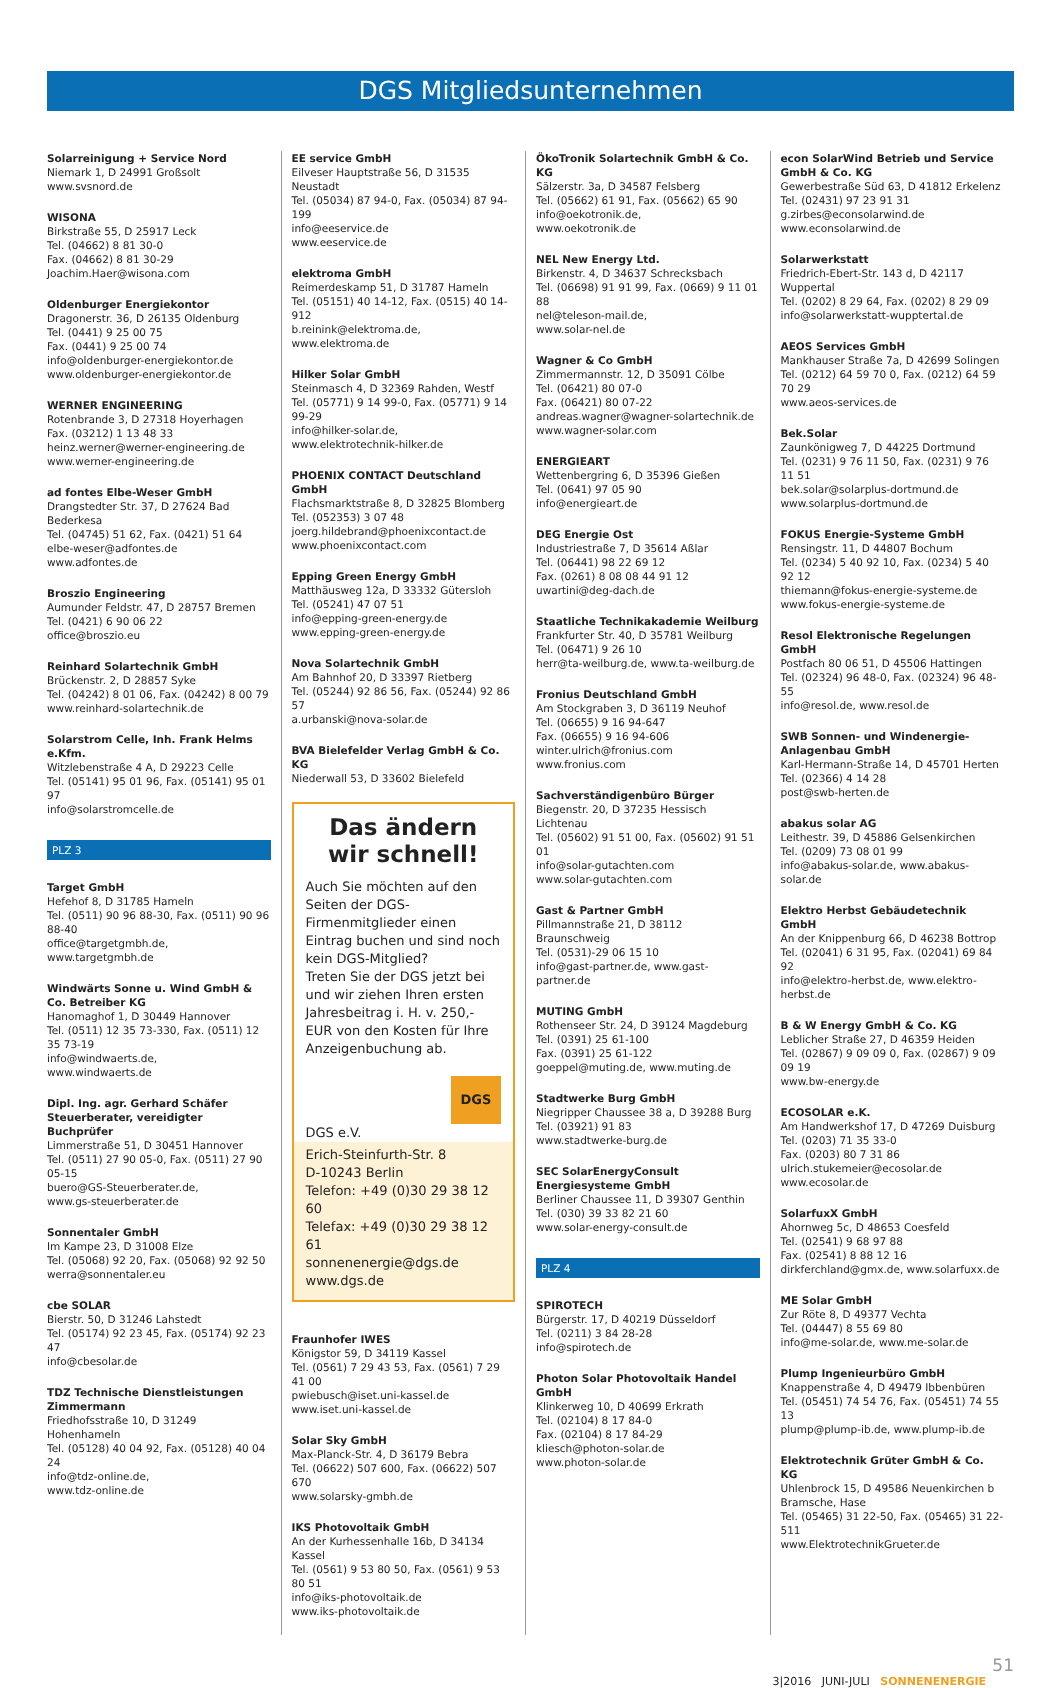DGS Mitgliedsunternehmen
Solarreinigung + Service Nord
Niemark 1, D 24991 Großsolt
www.svsnord.de
WISONA
Birkstraße 55, D 25917 Leck
Tel. (04662) 8 81 30-0
Fax. (04662) 8 81 30-29
Joachim.Haer@wisona.com
Oldenburger Energiekontor
Dragonerstr. 36, D 26135 Oldenburg
Tel. (0441) 9 25 00 75
Fax. (0441) 9 25 00 74
info@oldenburger-energiekontor.de
www.oldenburger-energiekontor.de
WERNER ENGINEERING
Rotenbrande 3, D 27318 Hoyerhagen
Fax. (03212) 1 13 48 33
heinz.werner@werner-engineering.de
www.werner-engineering.de
ad fontes Elbe-Weser GmbH
Drangstedter Str. 37, D 27624 Bad Bederkesa
Tel. (04745) 51 62, Fax. (0421) 51 64
elbe-weser@adfontes.de
www.adfontes.de
Broszio Engineering
Aumunder Feldstr. 47, D 28757 Bremen
Tel. (0421) 6 90 06 22
office@broszio.eu
Reinhard Solartechnik GmbH
Brückenstr. 2, D 28857 Syke
Tel. (04242) 8 01 06, Fax. (04242) 8 00 79
www.reinhard-solartechnik.de
Solarstrom Celle, Inh. Frank Helms e.Kfm.
Witzlebenstraße 4 A, D 29223 Celle
Tel. (05141) 95 01 96, Fax. (05141) 95 01 97
info@solarstromcelle.de
PLZ 3
Target GmbH
Hefehof 8, D 31785 Hameln
Tel. (0511) 90 96 88-30, Fax. (0511) 90 96 88-40
office@targetgmbh.de, www.targetgmbh.de
Windwärts Sonne u. Wind GmbH & Co. Betreiber KG
Hanomaghof 1, D 30449 Hannover
Tel. (0511) 12 35 73-330, Fax. (0511) 12 35 73-19
info@windwaerts.de,
www.windwaerts.de
Dipl. Ing. agr. Gerhard Schäfer Steuerberater, vereidigter Buchprüfer
Limmerstraße 51, D 30451 Hannover
Tel. (0511) 27 90 05-0, Fax. (0511) 27 90 05-15
buero@GS-Steuerberater.de,
www.gs-steuerberater.de
Sonnentaler GmbH
Im Kampe 23, D 31008 Elze
Tel. (05068) 92 20, Fax. (05068) 92 92 50
werra@sonnentaler.eu
cbe SOLAR
Bierstr. 50, D 31246 Lahstedt
Tel. (05174) 92 23 45, Fax. (05174) 92 23 47
info@cbesolar.de
TDZ Technische Dienstleistungen Zimmermann
Friedhofsstraße 10, D 31249 Hohenhameln
Tel. (05128) 40 04 92, Fax. (05128) 40 04 24
info@tdz-online.de,
www.tdz-online.de
EE service GmbH
Eilveser Hauptstraße 56, D 31535 Neustadt
Tel. (05034) 87 94-0, Fax. (05034) 87 94-199
info@eeservice.de
www.eeservice.de
elektroma GmbH
Reimerdeskamp 51, D 31787 Hameln
Tel. (05151) 40 14-12, Fax. (0515) 40 14-912
b.reinink@elektroma.de, www.elektroma.de
Hilker Solar GmbH
Steinmasch 4, D 32369 Rahden, Westf
Tel. (05771) 9 14 99-0, Fax. (05771) 9 14 99-29
info@hilker-solar.de,
www.elektrotechnik-hilker.de
PHOENIX CONTACT Deutschland GmbH
Flachsmarktstraße 8, D 32825 Blomberg
Tel. (052353) 3 07 48
joerg.hildebrand@phoenixcontact.de
www.phoenixcontact.com
Epping Green Energy GmbH
Matthäusweg 12a, D 33332 Gütersloh
Tel. (05241) 47 07 51
info@epping-green-energy.de
www.epping-green-energy.de
Nova Solartechnik GmbH
Am Bahnhof 20, D 33397 Rietberg
Tel. (05244) 92 86 56, Fax. (05244) 92 86 57
a.urbanski@nova-solar.de
BVA Bielefelder Verlag GmbH & Co. KG
Niederwall 53, D 33602 Bielefeld
Das ändern wir schnell!
Auch Sie möchten auf den Seiten der DGS-Firmenmitglieder einen Eintrag buchen und sind noch kein DGS-Mitglied?
Treten Sie der DGS jetzt bei und wir ziehen Ihren ersten Jahresbeitrag i. H. v. 250,- EUR von den Kosten für Ihre Anzeigenbuchung ab.
DGS
DGS e.V.
Erich-Steinfurth-Str. 8
D-10243 Berlin
Telefon: +49 (0)30 29 38 12 60
Telefax: +49 (0)30 29 38 12 61
sonnenenergie@dgs.de
www.dgs.de
Fraunhofer IWES
Königstor 59, D 34119 Kassel
Tel. (0561) 7 29 43 53, Fax. (0561) 7 29 41 00
pwiebusch@iset.uni-kassel.de
www.iset.uni-kassel.de
Solar Sky GmbH
Max-Planck-Str. 4, D 36179 Bebra
Tel. (06622) 507 600, Fax. (06622) 507 670
www.solarsky-gmbh.de
IKS Photovoltaik GmbH
An der Kurhessenhalle 16b, D 34134 Kassel
Tel. (0561) 9 53 80 50, Fax. (0561) 9 53 80 51
info@iks-photovoltaik.de
www.iks-photovoltaik.de
ÖkoTronik Solartechnik GmbH & Co. KG
Sälzerstr. 3a, D 34587 Felsberg
Tel. (05662) 61 91, Fax. (05662) 65 90
info@oekotronik.de,
www.oekotronik.de
NEL New Energy Ltd.
Birkenstr. 4, D 34637 Schrecksbach
Tel. (06698) 91 91 99, Fax. (0669) 9 11 01 88
nel@teleson-mail.de,
www.solar-nel.de
Wagner & Co GmbH
Zimmermannstr. 12, D 35091 Cölbe
Tel. (06421) 80 07-0
Fax. (06421) 80 07-22
andreas.wagner@wagner-solartechnik.de
www.wagner-solar.com
ENERGIEART
Wettenbergring 6, D 35396 Gießen
Tel. (0641) 97 05 90
info@energieart.de
DEG Energie Ost
Industriestraße 7, D 35614 Aßlar
Tel. (06441) 98 22 69 12
Fax. (0261) 8 08 08 44 91 12
uwartini@deg-dach.de
Staatliche Technikakademie Weilburg
Frankfurter Str. 40, D 35781 Weilburg
Tel. (06471) 9 26 10
herr@ta-weilburg.de, www.ta-weilburg.de
Fronius Deutschland GmbH
Am Stockgraben 3, D 36119 Neuhof
Tel. (06655) 9 16 94-647
Fax. (06655) 9 16 94-606
winter.ulrich@fronius.com
www.fronius.com
Sachverständigenbüro Bürger
Biegenstr. 20, D 37235 Hessisch Lichtenau
Tel. (05602) 91 51 00, Fax. (05602) 91 51 01
info@solar-gutachten.com
www.solar-gutachten.com
Gast & Partner GmbH
Pillmannstraße 21, D 38112 Braunschweig
Tel. (0531)-29 06 15 10
info@gast-partner.de, www.gast-partner.de
MUTING GmbH
Rothenseer Str. 24, D 39124 Magdeburg
Tel. (0391) 25 61-100
Fax. (0391) 25 61-122
goeppel@muting.de, www.muting.de
Stadtwerke Burg GmbH
Niegripper Chaussee 38 a, D 39288 Burg
Tel. (03921) 91 83
www.stadtwerke-burg.de
SEC SolarEnergyConsult Energiesysteme GmbH
Berliner Chaussee 11, D 39307 Genthin
Tel. (030) 39 33 82 21 60
www.solar-energy-consult.de
PLZ 4
SPIROTECH
Bürgerstr. 17, D 40219 Düsseldorf
Tel. (0211) 3 84 28-28
info@spirotech.de
Photon Solar Photovoltaik Handel GmbH
Klinkerweg 10, D 40699 Erkrath
Tel. (02104) 8 17 84-0
Fax. (02104) 8 17 84-29
kliesch@photon-solar.de
www.photon-solar.de
econ SolarWind Betrieb und Service GmbH & Co. KG
Gewerbestraße Süd 63, D 41812 Erkelenz
Tel. (02431) 97 23 91 31
g.zirbes@econsolarwind.de
www.econsolarwind.de
Solarwerkstatt
Friedrich-Ebert-Str. 143 d, D 42117 Wuppertal
Tel. (0202) 8 29 64, Fax. (0202) 8 29 09
info@solarwerkstatt-wupptertal.de
AEOS Services GmbH
Mankhauser Straße 7a, D 42699 Solingen
Tel. (0212) 64 59 70 0, Fax. (0212) 64 59 70 29
www.aeos-services.de
Bek.Solar
Zaunkönigweg 7, D 44225 Dortmund
Tel. (0231) 9 76 11 50, Fax. (0231) 9 76 11 51
bek.solar@solarplus-dortmund.de
www.solarplus-dortmund.de
FOKUS Energie-Systeme GmbH
Rensingstr. 11, D 44807 Bochum
Tel. (0234) 5 40 92 10, Fax. (0234) 5 40 92 12
thiemann@fokus-energie-systeme.de
www.fokus-energie-systeme.de
Resol Elektronische Regelungen GmbH
Postfach 80 06 51, D 45506 Hattingen
Tel. (02324) 96 48-0, Fax. (02324) 96 48-55
info@resol.de, www.resol.de
SWB Sonnen- und Windenergie-Anlagenbau GmbH
Karl-Hermann-Straße 14, D 45701 Herten
Tel. (02366) 4 14 28
post@swb-herten.de
abakus solar AG
Leithestr. 39, D 45886 Gelsenkirchen
Tel. (0209) 73 08 01 99
info@abakus-solar.de, www.abakus-solar.de
Elektro Herbst Gebäudetechnik GmbH
An der Knippenburg 66, D 46238 Bottrop
Tel. (02041) 6 31 95, Fax. (02041) 69 84 92
info@elektro-herbst.de, www.elektro-herbst.de
B & W Energy GmbH & Co. KG
Leblicher Straße 27, D 46359 Heiden
Tel. (02867) 9 09 09 0, Fax. (02867) 9 09 09 19
www.bw-energy.de
ECOSOLAR e.K.
Am Handwerkshof 17, D 47269 Duisburg
Tel. (0203) 71 35 33-0
Fax. (0203) 80 7 31 86
ulrich.stukemeier@ecosolar.de
www.ecosolar.de
SolarfuxX GmbH
Ahornweg 5c, D 48653 Coesfeld
Tel. (02541) 9 68 97 88
Fax. (02541) 8 88 12 16
dirkferchland@gmx.de, www.solarfuxx.de
ME Solar GmbH
Zur Röte 8, D 49377 Vechta
Tel. (04447) 8 55 69 80
info@me-solar.de, www.me-solar.de
Plump Ingenieurbüro GmbH
Knappenstraße 4, D 49479 Ibbenbüren
Tel. (05451) 74 54 76, Fax. (05451) 74 55 13
plump@plump-ib.de, www.plump-ib.de
Elektrotechnik Grüter GmbH & Co. KG
Uhlenbrock 15, D 49586 Neuenkirchen b Bramsche, Hase
Tel. (05465) 31 22-50, Fax. (05465) 31 22-511
www.ElektrotechnikGrueter.de
51
3|2016 JUNI-JULI SONNENENERGIE